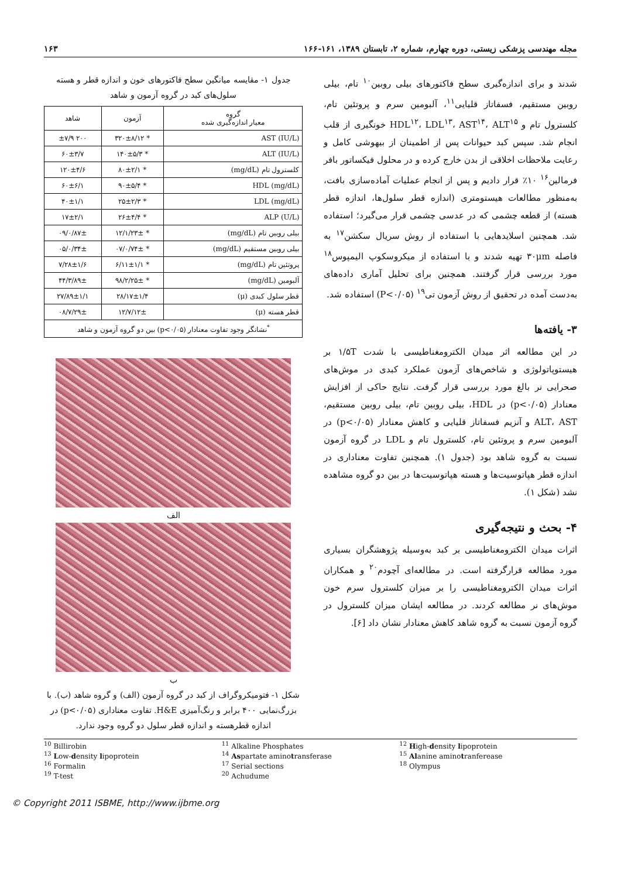مجله مهندسی پزشکی زیستی، دوره چهارم، شماره ۲، تابستان ۱۳۸۹، ۱۶۱-۱۶۶ ۱۶۳
شدند و برای اندازه‌گیری سطح فاکتورهای بیلی روبین<sup>۱۰</sup> تام، بیلی روبین مستقیم، فسفاتاز قلیایی<sup>۱۱</sup>، آلبومین سرم و پروتئین تام، کلسترول تام و HDL<sup>۱۲</sup>، LDL<sup>۱۳</sup>، AST<sup>۱۴</sup>، ALT<sup>۱۵</sup> خونگیری از قلب انجام شد. سپس کبد حیوانات پس از اطمینان از بیهوشی کامل و رعایت ملاحظات اخلاقی از بدن خارج کرده و در محلول فیکساتور بافر فرمالین<sup>۱۶</sup> ۱۰٪ قرار دادیم و پس از انجام عملیات آماده‌سازی بافت، به‌منظور مطالعات هیستومتری (اندازه قطر سلول‌ها، اندازه قطر هسته) از قطعه چشمی که در عدسی چشمی قرار می‌گیرد؛ استفاده شد. همچنین اسلایدهایی با استفاده از روش سریال سکشن<sup>۱۷</sup> به فاصله ۳۰μm تهیه شدند و با استفاده از میکروسکوپ الیمپوس<sup>۱۸</sup> مورد بررسی قرار گرفتند. همچنین برای تحلیل آماری داده‌های به‌دست آمده در تحقیق از روش آزمون تی<sup>۱۹</sup> (P<۰/۰۵) استفاده شد.
۳- یافته‌ها
در این مطالعه اثر میدان الکترومغناطیسی با شدت ۱/۵T بر هیستوپاتولوژی و شاخص‌های آزمون عملکرد کبدی در موش‌های صحرایی نر بالغ مورد بررسی قرار گرفت. نتایج حاکی از افزایش معنادار (p<۰/۰۵) در HDL، بیلی روبین تام، بیلی روبین مستقیم، ALT، AST و آنزیم فسفاتاز قلیایی و کاهش معنادار (p<۰/۰۵) در آلبومین سرم و پروتئین تام، کلسترول تام و LDL در گروه آزمون نسبت به گروه شاهد بود (جدول ۱). همچنین تفاوت معناداری در اندازه قطر هپاتوسیت‌ها و هسته هپاتوسیت‌ها در بین دو گروه مشاهده نشد (شکل ۱).
۴- بحث و نتیجه‌گیری
اثرات میدان الکترومغناطیسی بر کبد به‌وسیله پژوهشگران بسیاری مورد مطالعه قرارگرفته است. در مطالعه‌ای آچودم<sup>۲۰</sup> و همکاران اثرات میدان الکترومغناطیسی را بر میزان کلسترول سرم خون موش‌های نر مطالعه کردند. در مطالعه ایشان میزان کلسترول در گروه آزمون نسبت به گروه شاهد کاهش معنادار نشان داد [۶].
جدول ۱- مقایسه میانگین سطح فاکتورهای خون و اندازه قطر و هسته سلول‌های کبد در گروه آزمون و شاهد
| گروه معیار اندازه‌گیری شده | آزمون | شاهد |
| --- | --- | --- |
| (IU/L) AST | * ۳۲۰±۸/۱۲ | ۲۰۰ ±۷/۹ |
| (IU/L) ALT | * ۱۴۰±۵/۳ | ۶۰±۳/۷ |
| کلسترول تام (mg/dL) | * ۸۰±۲/۱ | ۱۲۰±۴/۶ |
| (mg/dL) HDL | * ۹۰±۵/۴ | ۶۰±۶/۱ |
| (mg/dL) LDL | * ۲۵±۲/۳ | ۴۰±۱/۱ |
| (U/L) ALP | * ۲۶±۴/۴ | ۱۷±۲/۱ |
| بیلی روبین تام (mg/dL) | * ۱/۲۳±/۱۲ | ۰/۸۷±/۰۹ |
| بیلی روبین مستقیم (mg/dL) | * ۰/۷۴±/۰۷ | ۰/۳۴±/۰۵ |
| پروتئین تام (mg/dL) | * ۶/۱۱±۱/۱ | ۷/۲۸±۱/۶ |
| آلبومین (mg/dL) | * ۲/۲۵±/۹۸ | ۳/۸۹±/۴۴ |
| قطر سلول کبدی (μ) | ۲۸/۱۷±۱/۴ | ۲۷/۸۹±۱/۱ |
| قطر هسته (μ) | ۷/۱۲±/۱۲ | ۷/۲۹±/۰۸ |
| <sup>*</sup> نشانگر وجود تفاوت معنادار (p<۰/۰۵) بین دو گروه آزمون و شاهد | | |
الف
ب
شکل ۱- فتومیکروگراف از کبد در گروه آزمون (الف) و گروه شاهد (ب). با بزرگ‌نمایی ۴۰۰ برابر و رنگ‌آمیزی H&E. تفاوت معناداری (p<۰/۰۵) در اندازه قطرهسته و اندازه قطر سلول دو گروه وجود ندارد.
<sup>10</sup> Billirobin
<sup>13</sup> Low-density lipoprotein
<sup>16</sup> Formalin
<sup>19</sup> T-test
<sup>11</sup> Alkaline Phosphates
<sup>14</sup> Aspartate aminotransferase
<sup>17</sup> Serial sections
<sup>20</sup> Achudume
<sup>12</sup> High-density lipoprotein
<sup>15</sup> Alanine aminotranferease
<sup>18</sup> Olympus
© Copyright 2011 ISBME, http://www.ijbme.org